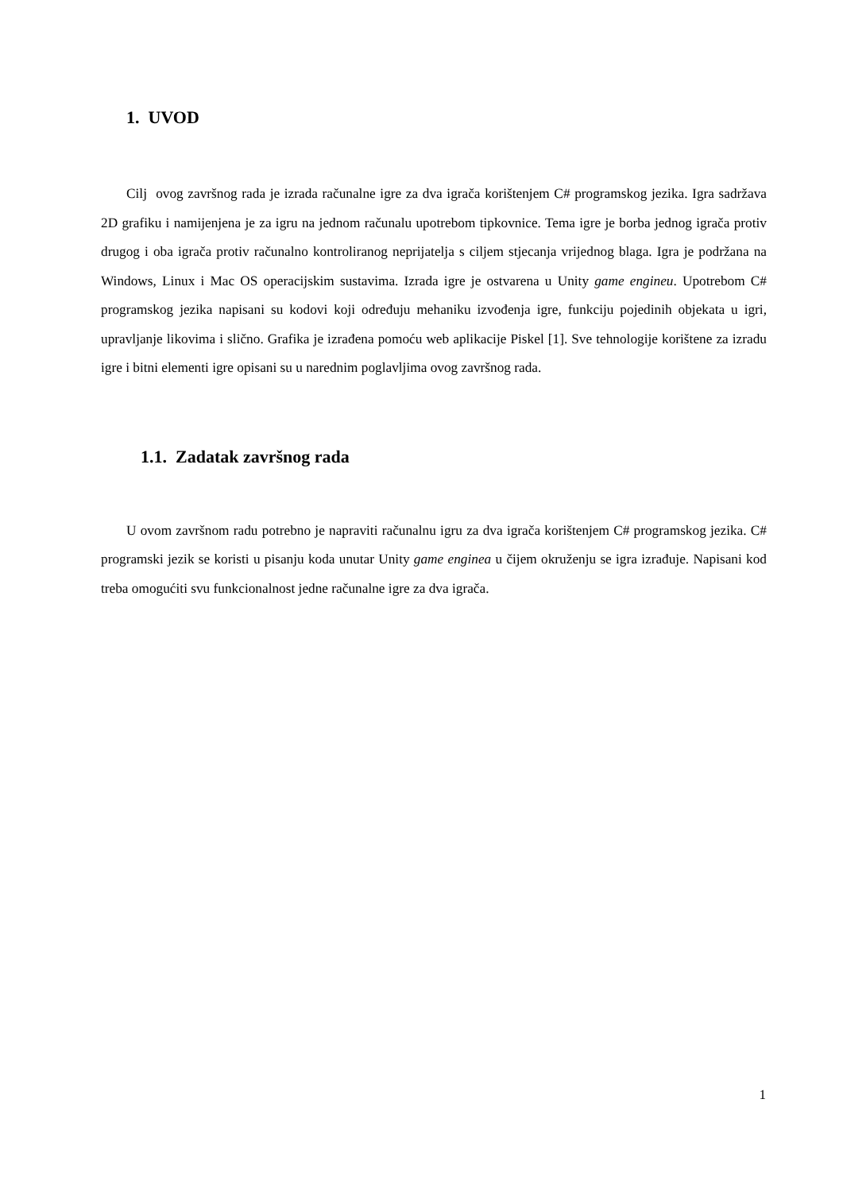1. UVOD
Cilj ovog završnog rada je izrada računalne igre za dva igrača korištenjem C# programskog jezika. Igra sadržava 2D grafiku i namijenjena je za igru na jednom računalu upotrebom tipkovnice. Tema igre je borba jednog igrača protiv drugog i oba igrača protiv računalno kontroliranog neprijatelja s ciljem stjecanja vrijednog blaga. Igra je podržana na Windows, Linux i Mac OS operacijskim sustavima. Izrada igre je ostvarena u Unity game engineu. Upotrebom C# programskog jezika napisani su kodovi koji određuju mehaniku izvođenja igre, funkciju pojedinih objekata u igri, upravljanje likovima i slično. Grafika je izrađena pomoću web aplikacije Piskel [1]. Sve tehnologije korištene za izradu igre i bitni elementi igre opisani su u narednim poglavljima ovog završnog rada.
1.1. Zadatak završnog rada
U ovom završnom radu potrebno je napraviti računalnu igru za dva igrača korištenjem C# programskog jezika. C# programski jezik se koristi u pisanju koda unutar Unity game enginea u čijem okruženju se igra izrađuje. Napisani kod treba omogućiti svu funkcionalnost jedne računalne igre za dva igrača.
1